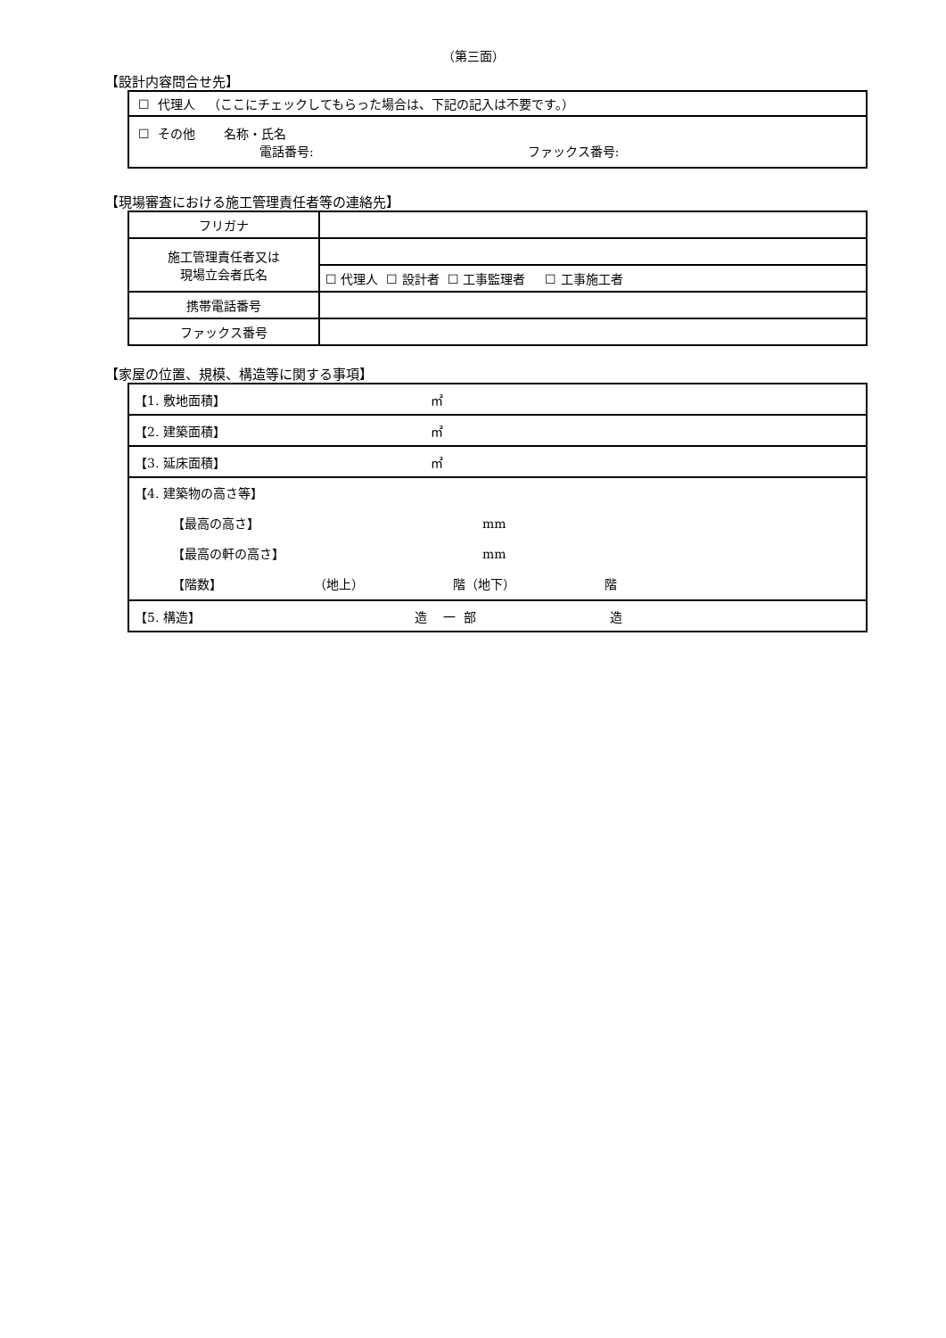（第三面）
【設計内容問合せ先】
| ☐ 代理人 （ここにチェックしてもらった場合は、下記の記入は不要です。） |
| ☐ その他 名称・氏名 電話番号: ファックス番号: |
【現場審査における施工管理責任者等の連絡先】
| フリガナ | |
| 施工管理責任者又は 現場立会者氏名 | |
| | ☐ 代理人 ☐ 設計者 ☐ 工事監理者 ☐ 工事施工者 |
| 携帯電話番号 | |
| ファックス番号 | |
【家屋の位置、規模、構造等に関する事項】
| 【1. 敷地面積】 ㎡ |
| 【2. 建築面積】 ㎡ |
| 【3. 延床面積】 ㎡ |
| 【4. 建築物の高さ等】 【最高の高さ】 mm 【最高の軒の高さ】 mm 【階数】 （地上） 階（地下） 階 |
| 【5. 構造】 造 一 部 造 |